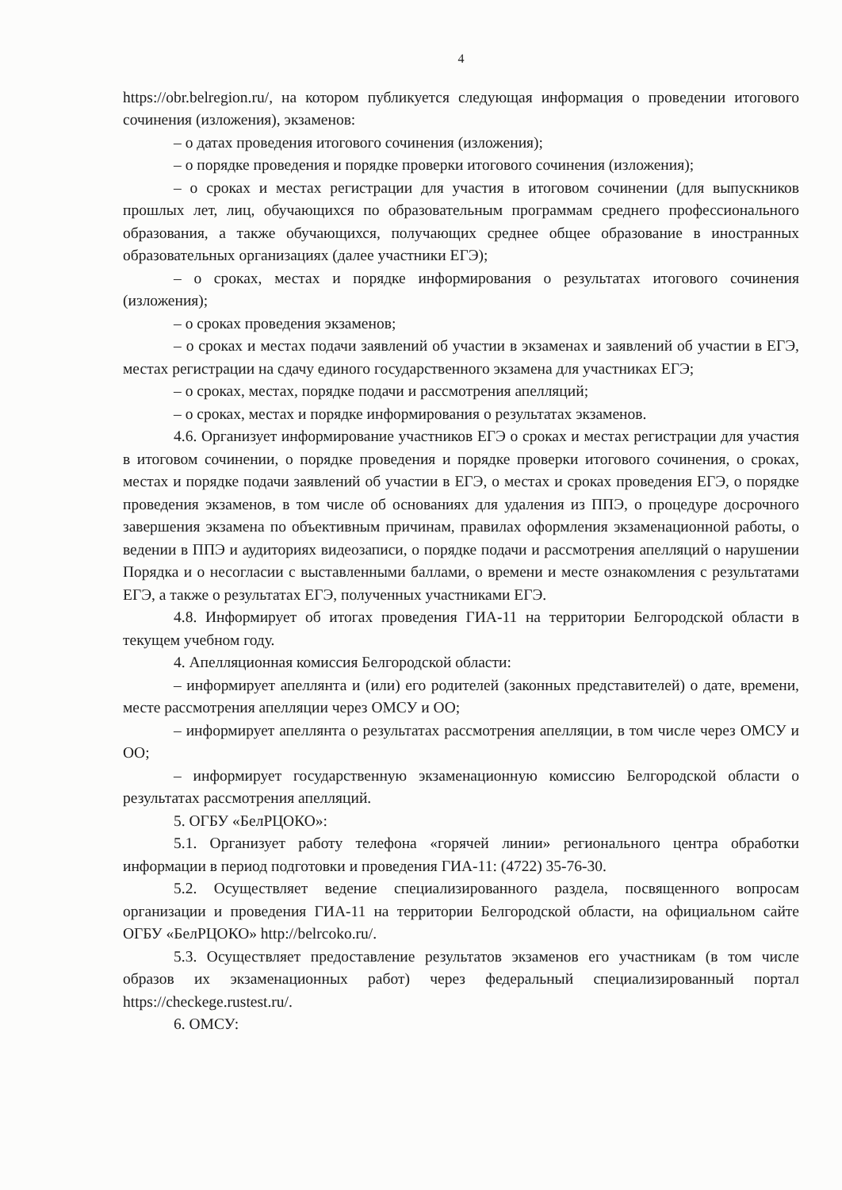4
https://obr.belregion.ru/, на котором публикуется следующая информация о проведении итогового сочинения (изложения), экзаменов:
– о датах проведения итогового сочинения (изложения);
– о порядке проведения и порядке проверки итогового сочинения (изложения);
– о сроках и местах регистрации для участия в итоговом сочинении (для выпускников прошлых лет, лиц, обучающихся по образовательным программам среднего профессионального образования, а также обучающихся, получающих среднее общее образование в иностранных образовательных организациях (далее участники ЕГЭ);
– о сроках, местах и порядке информирования о результатах итогового сочинения (изложения);
– о сроках проведения экзаменов;
– о сроках и местах подачи заявлений об участии в экзаменах и заявлений об участии в ЕГЭ, местах регистрации на сдачу единого государственного экзамена для участниках ЕГЭ;
– о сроках, местах, порядке подачи и рассмотрения апелляций;
– о сроках, местах и порядке информирования о результатах экзаменов.
4.6. Организует информирование участников ЕГЭ о сроках и местах регистрации для участия в итоговом сочинении, о порядке проведения и порядке проверки итогового сочинения, о сроках, местах и порядке подачи заявлений об участии в ЕГЭ, о местах и сроках проведения ЕГЭ, о порядке проведения экзаменов, в том числе об основаниях для удаления из ППЭ, о процедуре досрочного завершения экзамена по объективным причинам, правилах оформления экзаменационной работы, о ведении в ППЭ и аудиториях видеозаписи, о порядке подачи и рассмотрения апелляций о нарушении Порядка и о несогласии с выставленными баллами, о времени и месте ознакомления с результатами ЕГЭ, а также о результатах ЕГЭ, полученных участниками ЕГЭ.
4.8. Информирует об итогах проведения ГИА-11 на территории Белгородской области в текущем учебном году.
4. Апелляционная комиссия Белгородской области:
– информирует апеллянта и (или) его родителей (законных представителей) о дате, времени, месте рассмотрения апелляции через ОМСУ и ОО;
– информирует апеллянта о результатах рассмотрения апелляции, в том числе через ОМСУ и ОО;
– информирует государственную экзаменационную комиссию Белгородской области о результатах рассмотрения апелляций.
5. ОГБУ «БелРЦОКО»:
5.1. Организует работу телефона «горячей линии» регионального центра обработки информации в период подготовки и проведения ГИА-11: (4722) 35-76-30.
5.2. Осуществляет ведение специализированного раздела, посвященного вопросам организации и проведения ГИА-11 на территории Белгородской области, на официальном сайте ОГБУ «БелРЦОКО» http://belrcoko.ru/.
5.3. Осуществляет предоставление результатов экзаменов его участникам (в том числе образов их экзаменационных работ) через федеральный специализированный портал https://checkege.rustest.ru/.
6. ОМСУ: